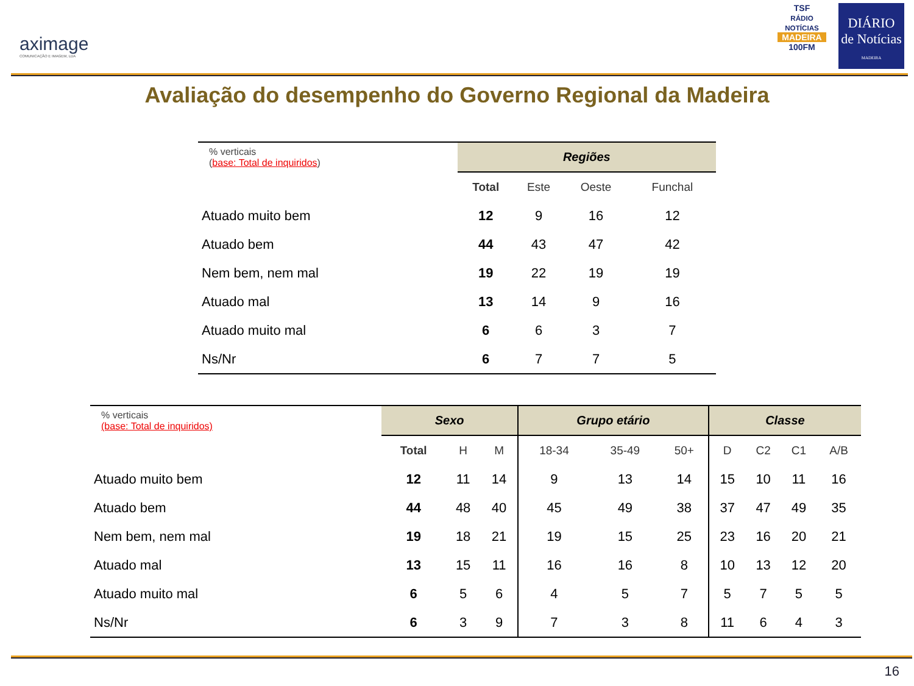aximage
COMUNICAÇÃO E IMAGEM, LDA
TSF
RÁDIO NOTÍCIAS
MADEIRA
100FM
DIÁRIO
de Notícias
MADEIRA
Avaliação do desempenho do Governo Regional da Madeira
| % verticais ( base: Total de inquiridos ) | Regiões | | | |
| | Total | Este | Oeste | Funchal |
| Atuado muito bem | 12 | 9 | 16 | 12 |
| Atuado bem | 44 | 43 | 47 | 42 |
| Nem bem, nem mal | 19 | 22 | 19 | 19 |
| Atuado mal | 13 | 14 | 9 | 16 |
| Atuado muito mal | 6 | 6 | 3 | 7 |
| Ns/Nr | 6 | 7 | 7 | 5 |
| % verticais (base: Total de inquiridos) | Sexo | | | Grupo etário | | | Classe | | | |
| | Total | H | M | 18-34 | 35-49 | 50+ | D | C2 | C1 | A/B |
| Atuado muito bem | 12 | 11 | 14 | 9 | 13 | 14 | 15 | 10 | 11 | 16 |
| Atuado bem | 44 | 48 | 40 | 45 | 49 | 38 | 37 | 47 | 49 | 35 |
| Nem bem, nem mal | 19 | 18 | 21 | 19 | 15 | 25 | 23 | 16 | 20 | 21 |
| Atuado mal | 13 | 15 | 11 | 16 | 16 | 8 | 10 | 13 | 12 | 20 |
| Atuado muito mal | 6 | 5 | 6 | 4 | 5 | 7 | 5 | 7 | 5 | 5 |
| Ns/Nr | 6 | 3 | 9 | 7 | 3 | 8 | 11 | 6 | 4 | 3 |
16